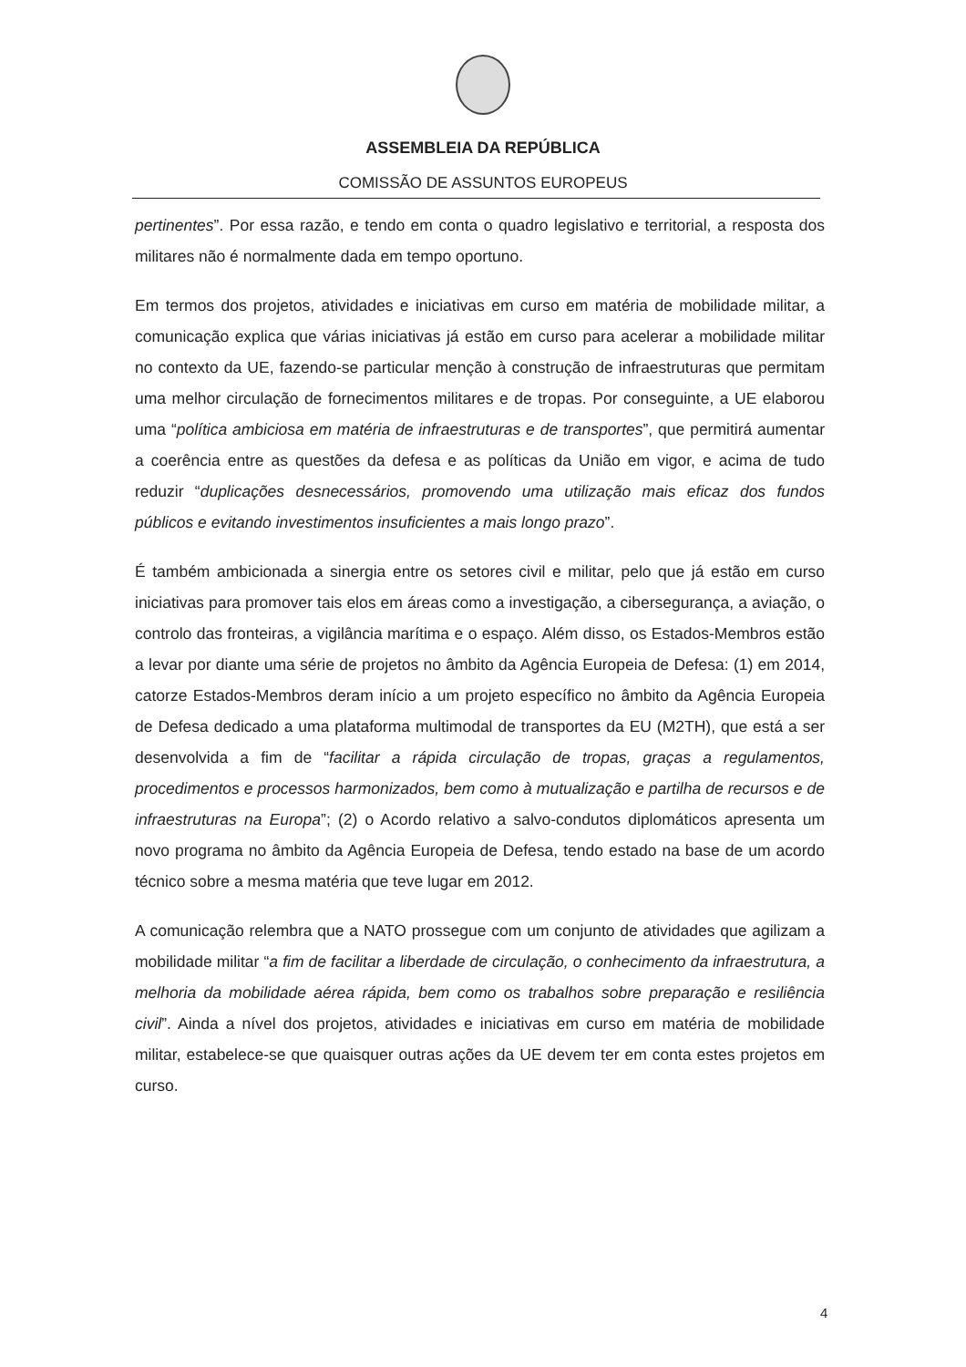ASSEMBLEIA DA REPÚBLICA
COMISSÃO DE ASSUNTOS EUROPEUS
pertinentes”. Por essa razão, e tendo em conta o quadro legislativo e territorial, a resposta dos militares não é normalmente dada em tempo oportuno.
Em termos dos projetos, atividades e iniciativas em curso em matéria de mobilidade militar, a comunicação explica que várias iniciativas já estão em curso para acelerar a mobilidade militar no contexto da UE, fazendo-se particular menção à construção de infraestruturas que permitam uma melhor circulação de fornecimentos militares e de tropas. Por conseguinte, a UE elaborou uma “política ambiciosa em matéria de infraestruturas e de transportes”, que permitirá aumentar a coerência entre as questões da defesa e as políticas da União em vigor, e acima de tudo reduzir “duplicações desnecessários, promovendo uma utilização mais eficaz dos fundos públicos e evitando investimentos insuficientes a mais longo prazo”.
É também ambicionada a sinergia entre os setores civil e militar, pelo que já estão em curso iniciativas para promover tais elos em áreas como a investigação, a cibersegurança, a aviação, o controlo das fronteiras, a vigilância marítima e o espaço. Além disso, os Estados-Membros estão a levar por diante uma série de projetos no âmbito da Agência Europeia de Defesa: (1) em 2014, catorze Estados-Membros deram início a um projeto específico no âmbito da Agência Europeia de Defesa dedicado a uma plataforma multimodal de transportes da EU (M2TH), que está a ser desenvolvida a fim de “facilitar a rápida circulação de tropas, graças a regulamentos, procedimentos e processos harmonizados, bem como à mutualização e partilha de recursos e de infraestruturas na Europa”; (2) o Acordo relativo a salvo-condutos diplomáticos apresenta um novo programa no âmbito da Agência Europeia de Defesa, tendo estado na base de um acordo técnico sobre a mesma matéria que teve lugar em 2012.
A comunicação relembra que a NATO prossegue com um conjunto de atividades que agilizam a mobilidade militar “a fim de facilitar a liberdade de circulação, o conhecimento da infraestrutura, a melhoria da mobilidade aérea rápida, bem como os trabalhos sobre preparação e resiliência civil”. Ainda a nível dos projetos, atividades e iniciativas em curso em matéria de mobilidade militar, estabelece-se que quaisquer outras ações da UE devem ter em conta estes projetos em curso.
4